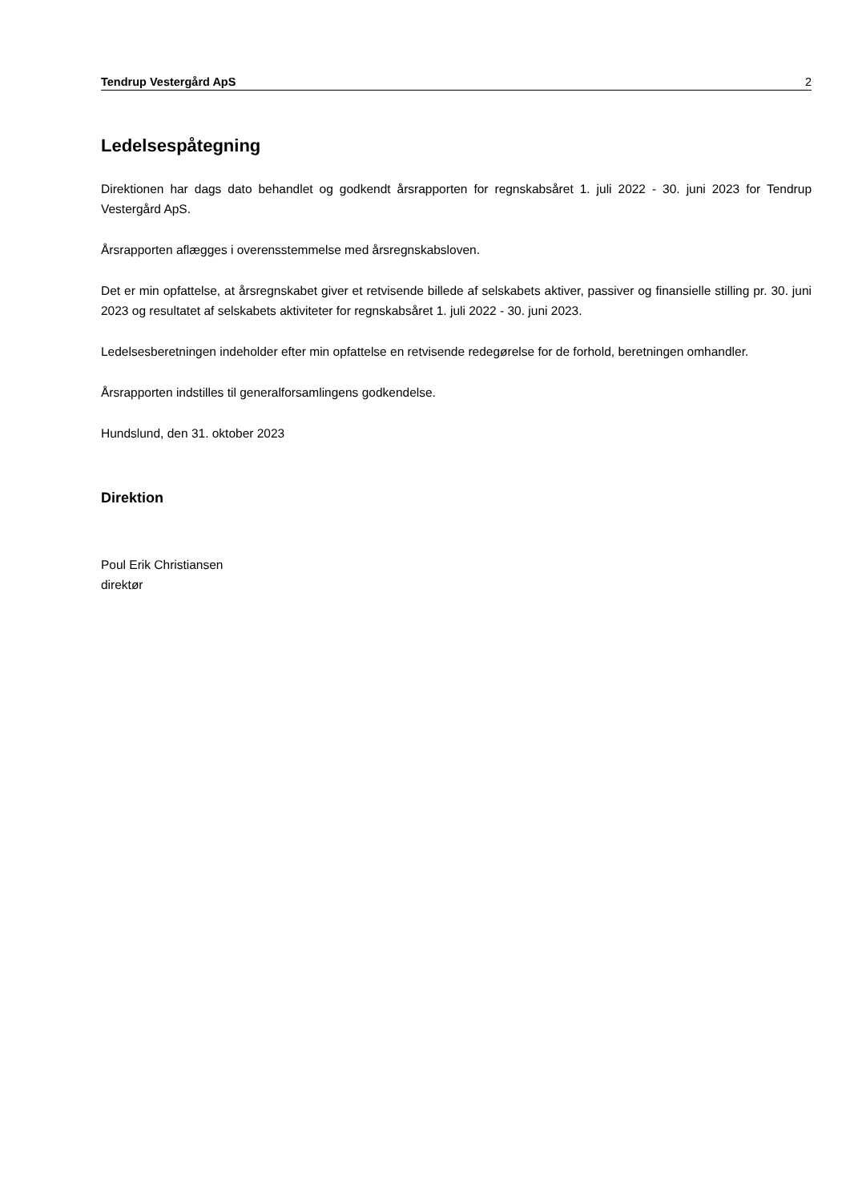Tendrup Vestergård ApS 2
Ledelsespåtegning
Direktionen har dags dato behandlet og godkendt årsrapporten for regnskabsåret 1. juli 2022 - 30. juni 2023 for Tendrup Vestergård ApS.
Årsrapporten aflægges i overensstemmelse med årsregnskabsloven.
Det er min opfattelse, at årsregnskabet giver et retvisende billede af selskabets aktiver, passiver og finansielle stilling pr. 30. juni 2023 og resultatet af selskabets aktiviteter for regnskabsåret 1. juli 2022 - 30. juni 2023.
Ledelsesberetningen indeholder efter min opfattelse en retvisende redegørelse for de forhold, beretningen omhandler.
Årsrapporten indstilles til generalforsamlingens godkendelse.
Hundslund, den 31. oktober 2023
Direktion
Poul Erik Christiansen
direktør